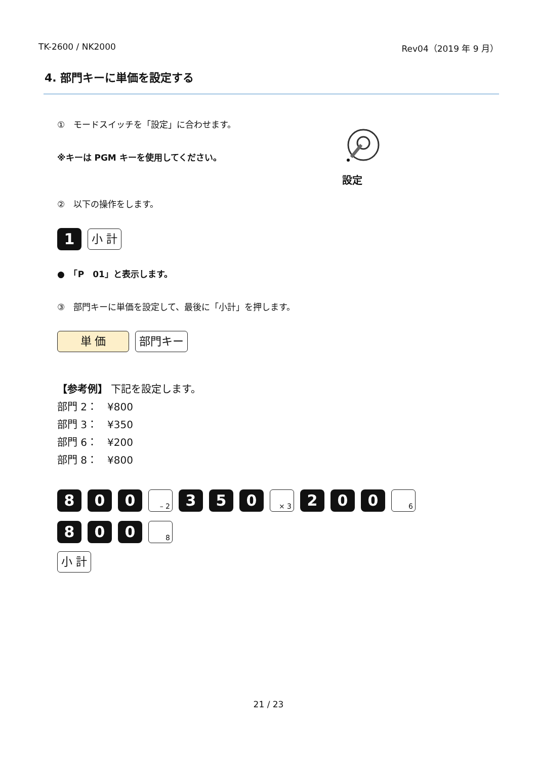TK-2600 / NK2000 Rev04（2019 年 9 月）
4. 部門キーに単価を設定する
①　モードスイッチを「設定」に合わせます。
※キーは PGM キーを使用してください。
設定
②　以下の操作をします。
1 小 計
●　「P　01」と表示します。
③　部門キーに単価を設定して、最後に「小計」を押します。
単 価 部門キー
【参考例】 下記を設定します。
部門 2：　¥800
部門 3：　¥350
部門 6：　¥200
部門 8：　¥800
8 0 0 – 2 3 5 0 × 3 2 0 0 6
8 0 0 8
小 計
21 / 23